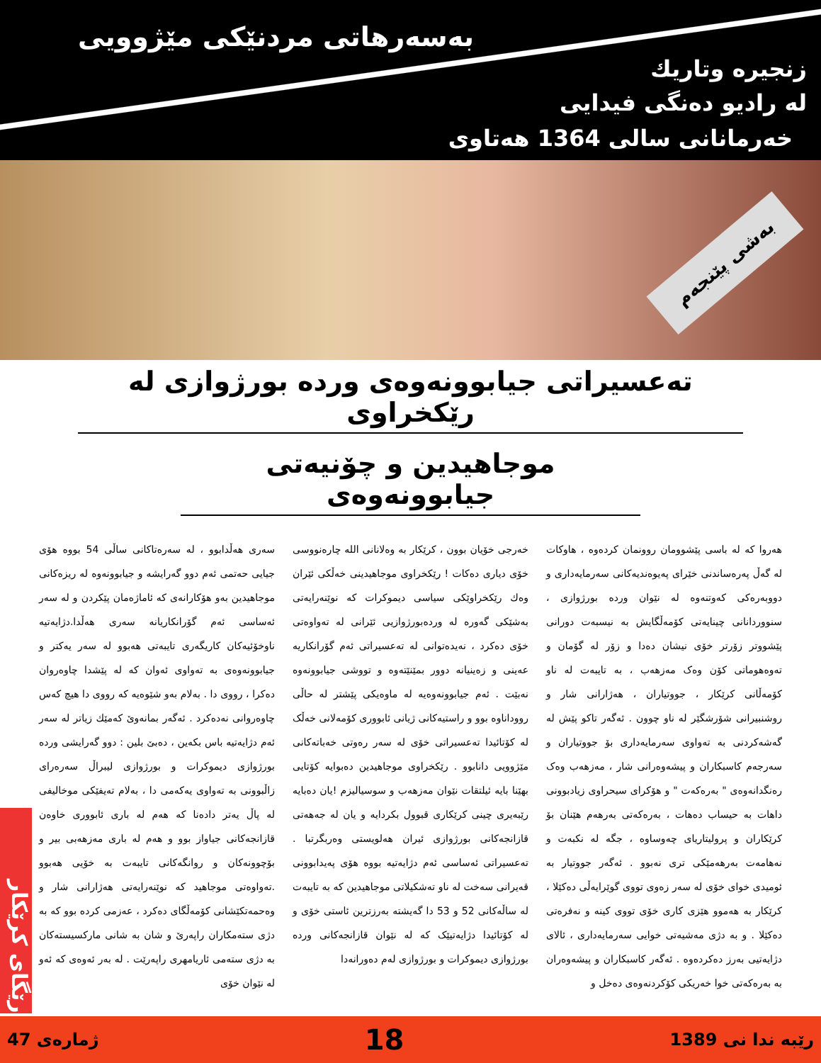بەسەرهاتی مردنێکی مێژوویی
زنجیرە وتاریك
لە رادیو دەنگی فیدایی
خەرمانانی سالی 1364 هەتاوی
بەشی پێنجەم
تەعسیراتی جیابوونەوەی وردە بورژوازی لە رێکخراوی
موجاهیدین و چۆنیەتی جیابوونەوەی
هەروا کە لە باسی پێشوومان روونمان کردەوە ، هاوکات لە گەڵ پەرەساندنی خێرای پەیوەندیەکانی سەرمایەداری و دووبەرەکی کەوتنەوە لە نێوان وردە بورژوازی ، سنووردانانی چینایەتی کۆمەڵگایش بە نیسبەت دورانی پێشووتر زۆرتر خۆی نیشان دەدا و زۆر لە گۆمان و تەوەهوماتی کۆن وەک مەزهەب ، بە تایبەت لە ناو کۆمەڵانی کرێکار ، جووتیاران ، هەژارانی شار و روشنبیرانی شۆرشگێر لە ناو چوون . ئەگەر تاکو پێش لە گەشەکردنی بە تەواوی سەرمایەداری بۆ جووتیاران و سەرجەم کاسبکاران و پیشەوەرانی شار ، مەزهەب وەک رەنگدانەوەی " بەرەکەت " و هۆکرای سیحراوی زیادبوونی داهات بە حیساب دەهات ، بەرەکەتی بەرهەم هێنان بۆ کرێکاران و پرولیتاریای چەوساوە ، جگە لە نکبەت و نەهامەت بەرهەمێکی تری نەبوو . ئەگەر جووتیار بە ئومیدی خوای خۆی لە سەر زەوی تووی گوێرایەڵی دەکێلا ، کرێکار بە هەموو هێزی کاری خۆی تووی کینە و نەفرەتی دەکێلا . و بە دژی مەشیەتی خوایی سەرمایەداری ، ئالای دژایەتیی بەرز دەکردەوە . ئەگەر کاسبکاران و پیشەوەران بە بەرەکەتی خوا خەریکی کۆکردنەوەی دەخل و
خەرجی خۆیان بوون ، کرێکار بە وەلانانی اللە چارەنووسی خۆی دیاری دەکات ! رێکخراوی موجاهیدینی خەڵکی ئێران وەك رێکخراوێکی سیاسی دیموکرات کە نوێنەرایەتی بەشێکی گەورە لە وردەبورژوازیی ئێرانی لە تەواوەتی خۆی دەکرد ، نەیدەتوانی لە تەعسیراتی ئەم گۆرانکاریە عەینی و زەینیانە دوور بمێنێتەوە و تووشی جیابوونەوە نەبێت . ئەم جیابوونەوەیە لە ماوەیکی پێشتر لە حاڵی رووداناوە بوو و راستیەکانی ژیانی ئابووری کۆمەلانی خەڵک لە کۆتائیدا تەعسیراتی خۆی لە سەر رەوتی خەباتەکانی مێژوویی دانابوو . رێکخراوی موجاهیدین دەبوایە کۆتایی بهێنا بایە ئیلتقات نێوان مەزهەب و سوسیالیزم !یان دەبایە رێبەیری چینی کرێکاری قبوول بکردایە و یان لە جەهەتی قازانجەکانی بورژوازی ئیران هەلویستی وەربگرتبا . تەعسیراتی ئەساسی ئەم دژایەتیە بووە هۆی پەیدابوونی قەیرانی سەخت لە ناو تەشکیلاتی موجاهیدین کە بە تایبەت لە ساڵەکانی 52 و 53 دا گەیشتە بەرزترین ئاستی خۆی و لە کۆتائیدا دژایەتیێک کە لە نێوان قازانجەکانی وردە بورژوازی دیموکرات و بورژوازی لەم دەورانەدا
سەری هەڵدابوو ، لە سەرەتاکانی ساڵی 54 بووە هۆی جیایی حەتمی ئەم دوو گەرایشە و جیابوونەوە لە ریزەکانی موجاهیدین بەو هۆکارانەی کە ئاماژەمان پێکردن و لە سەر ئەساسی ئەم گۆرانکاریانە سەری هەڵدا.دژایەتیە ناوخۆئیەکان کاریگەری تایبەتی هەبوو لە سەر یەکتر و جیابوونەوەی بە تەواوی ئەوان کە لە پێشدا چاوەروان دەکرا ، رووی دا . بەلام بەو شێوەیە کە رووی دا هیچ کەس چاوەروانی نەدەکرد . ئەگەر بمانەوێ کەمێك زیاتر لە سەر ئەم دژایەتیە باس بکەین ، دەبێ بلین : دوو گەرایشی وردە بورژوازی دیموکرات و بورژوازی لیبراڵ سەرەرای زاڵبوونی بە تەواوی یەکەمی دا ، بەلام تەیفێکی موخالیفی لە پاڵ یەتر دادەنا کە هەم لە باری ئابووری خاوەن قازانجەکانی جیاواز بوو و هەم لە باری مەزهەبی بیر و بۆچوونەکان و روانگەکانی تایبەت بە خۆیی هەبوو .تەواوەتی موجاهید کە نوێنەرایەتی هەژارانی شار و وەحمەتکێشانی کۆمەڵگای دەکرد ، عەزمی کردە بوو کە بە دژی ستەمکاران راپەرێ و شان بە شانی مارکسیستەکان بە دژی ستەمی ئاریامهری راپەرێت . لە بەر ئەوەی کە ئەو لە نێوان خۆی
رێگای کرێکار
رێبە ندا نی 1389 18 ژمارەی 47